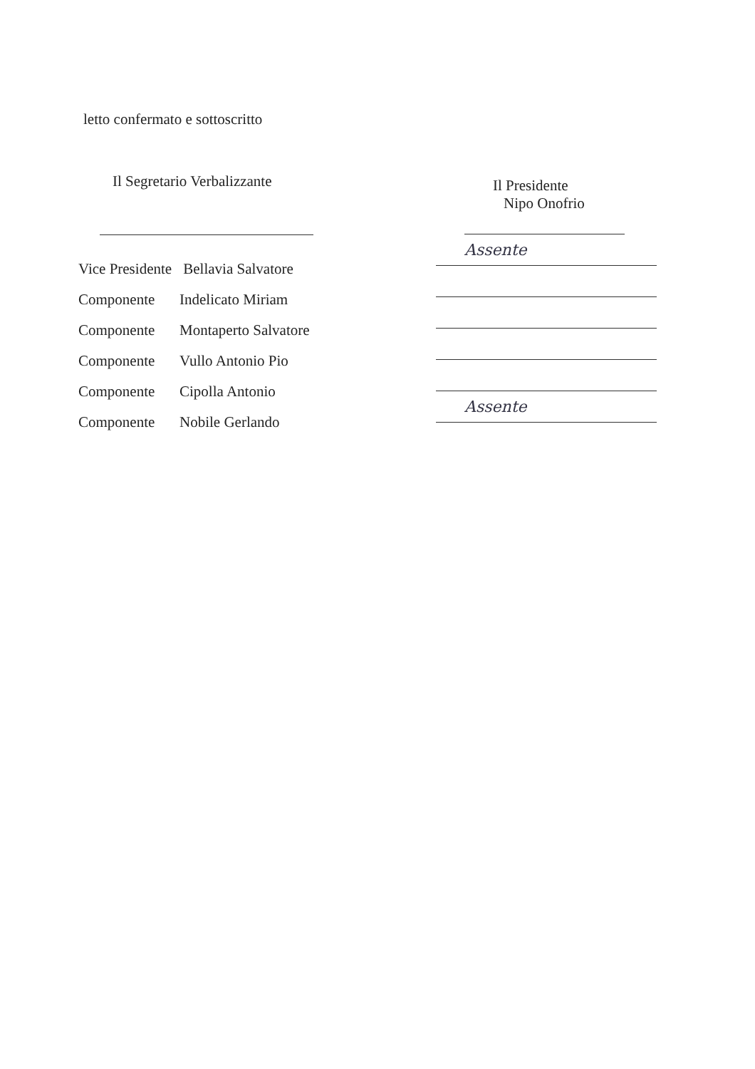letto confermato e sottoscritto
Il Segretario Verbalizzante
Vice Presidente Bellavia Salvatore
Componente Indelicato Miriam
Componente Montaperto Salvatore
Componente Vullo Antonio Pio
Componente Cipolla Antonio
Componente Nobile Gerlando
Il Presidente
Nipo Onofrio
Assente
Assente